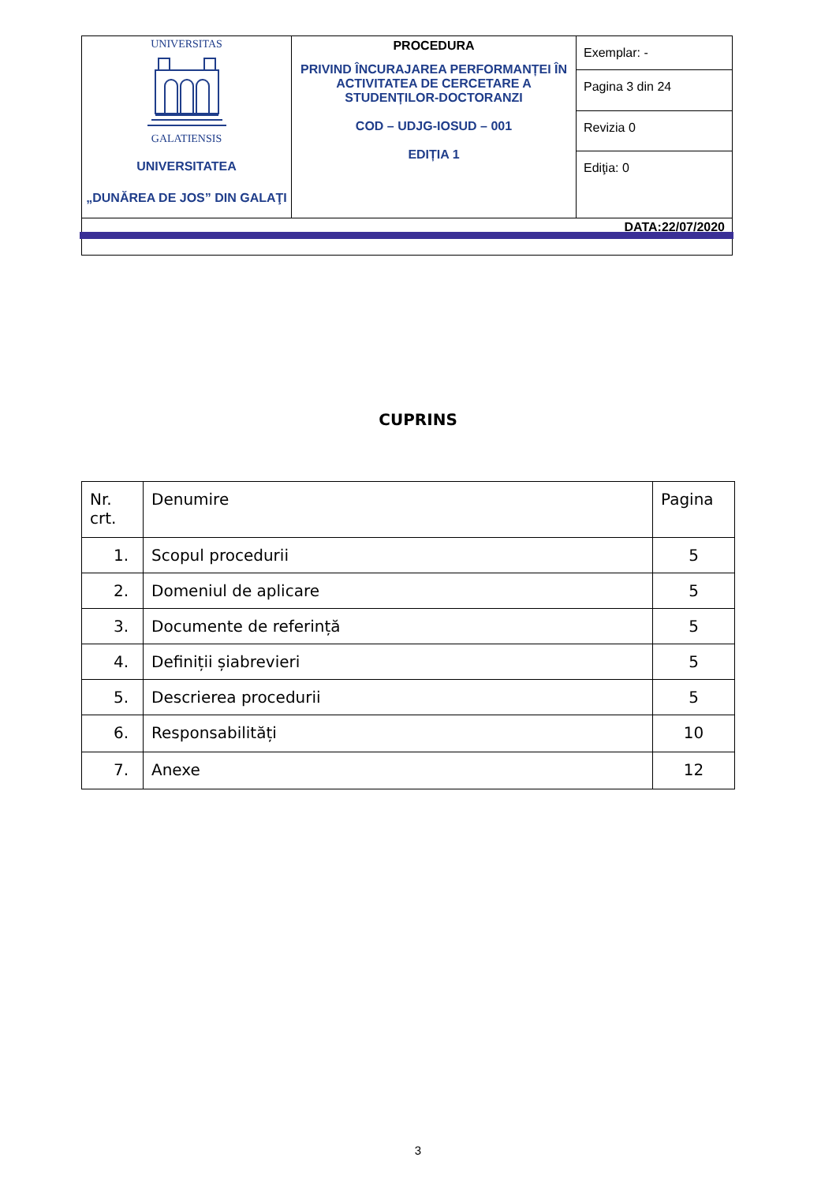| UNIVERSITAS GALATIENSIS UNIVERSITATEA „DUNĂREA DE JOS” DIN GALAŢI | PROCEDURA PRIVIND ÎNCURAJAREA PERFORMANȚEI ÎN ACTIVITATEA DE CERCETARE A STUDENȚILOR-DOCTORANZI COD – UDJG-IOSUD – 001 EDIȚIA 1 | Exemplar: - |
| | | Pagina 3 din 24 |
| | | Revizia 0 |
| | | Ediţia: 0 |
| DATA:22/07/2020 | | |
CUPRINS
| Nr. crt. | Denumire | Pagina |
| --- | --- | --- |
| 1. | Scopul procedurii | 5 |
| 2. | Domeniul de aplicare | 5 |
| 3. | Documente de referință | 5 |
| 4. | Definiții șiabrevieri | 5 |
| 5. | Descrierea procedurii | 5 |
| 6. | Responsabilități | 10 |
| 7. | Anexe | 12 |
3